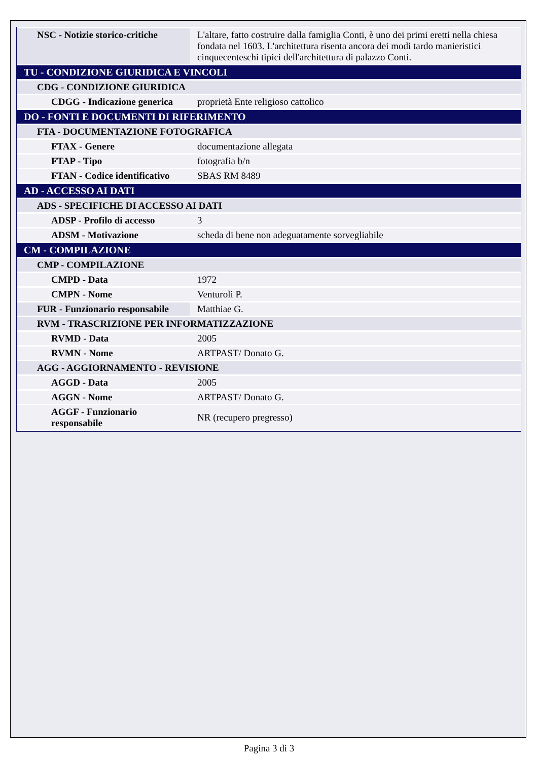| NSC - Notizie storico-critiche | L'altare, fatto costruire dalla famiglia Conti, è uno dei primi eretti nella chiesa fondata nel 1603. L'architettura risenta ancora dei modi tardo manieristici cinquecenteschi tipici dell'architettura di palazzo Conti. |
| TU - CONDIZIONE GIURIDICA E VINCOLI | |
| CDG - CONDIZIONE GIURIDICA | |
| CDGG - Indicazione generica | proprietà Ente religioso cattolico |
| DO - FONTI E DOCUMENTI DI RIFERIMENTO | |
| FTA - DOCUMENTAZIONE FOTOGRAFICA | |
| FTAX - Genere | documentazione allegata |
| FTAP - Tipo | fotografia b/n |
| FTAN - Codice identificativo | SBAS RM 8489 |
| AD - ACCESSO AI DATI | |
| ADS - SPECIFICHE DI ACCESSO AI DATI | |
| ADSP - Profilo di accesso | 3 |
| ADSM - Motivazione | scheda di bene non adeguatamente sorvegliabile |
| CM - COMPILAZIONE | |
| CMP - COMPILAZIONE | |
| CMPD - Data | 1972 |
| CMPN - Nome | Venturoli P. |
| FUR - Funzionario responsabile | Matthiae G. |
| RVM - TRASCRIZIONE PER INFORMATIZZAZIONE | |
| RVMD - Data | 2005 |
| RVMN - Nome | ARTPAST/ Donato G. |
| AGG - AGGIORNAMENTO - REVISIONE | |
| AGGD - Data | 2005 |
| AGGN - Nome | ARTPAST/ Donato G. |
| AGGF - Funzionario responsabile | NR (recupero pregresso) |
Pagina 3 di 3